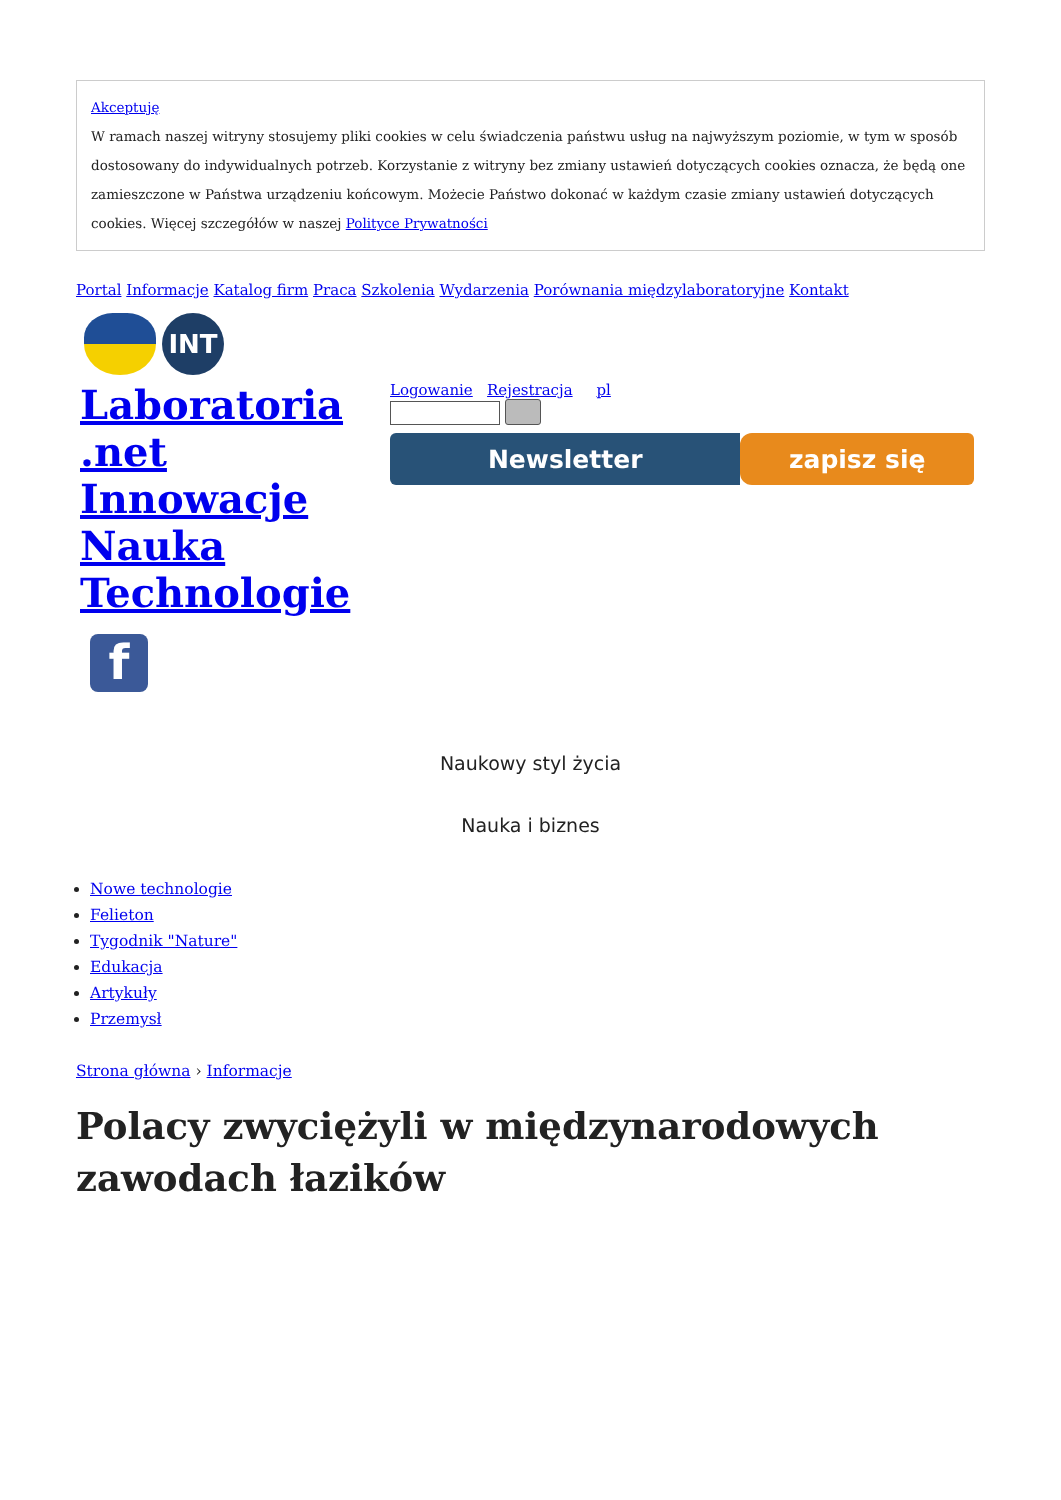Akceptuję
W ramach naszej witryny stosujemy pliki cookies w celu świadczenia państwu usług na najwyższym poziomie, w tym w sposób dostosowany do indywidualnych potrzeb. Korzystanie z witryny bez zmiany ustawień dotyczących cookies oznacza, że będą one zamieszczone w Państwa urządzeniu końcowym. Możecie Państwo dokonać w każdym czasie zmiany ustawień dotyczących cookies. Więcej szczegółów w naszej Polityce Prywatności
Portal Informacje Katalog firm Praca Szkolenia Wydarzenia Porównania międzylaboratoryjne Kontakt
INT
Laboratoria .net Innowacje Nauka Technologie
f
Logowanie Rejestracja pl
Newsletter zapisz się
Naukowy styl życia
Nauka i biznes
Nowe technologie
Felieton
Tygodnik "Nature"
Edukacja
Artykuły
Przemysł
Strona główna › Informacje
Polacy zwyciężyli w międzynarodowych zawodach łazików